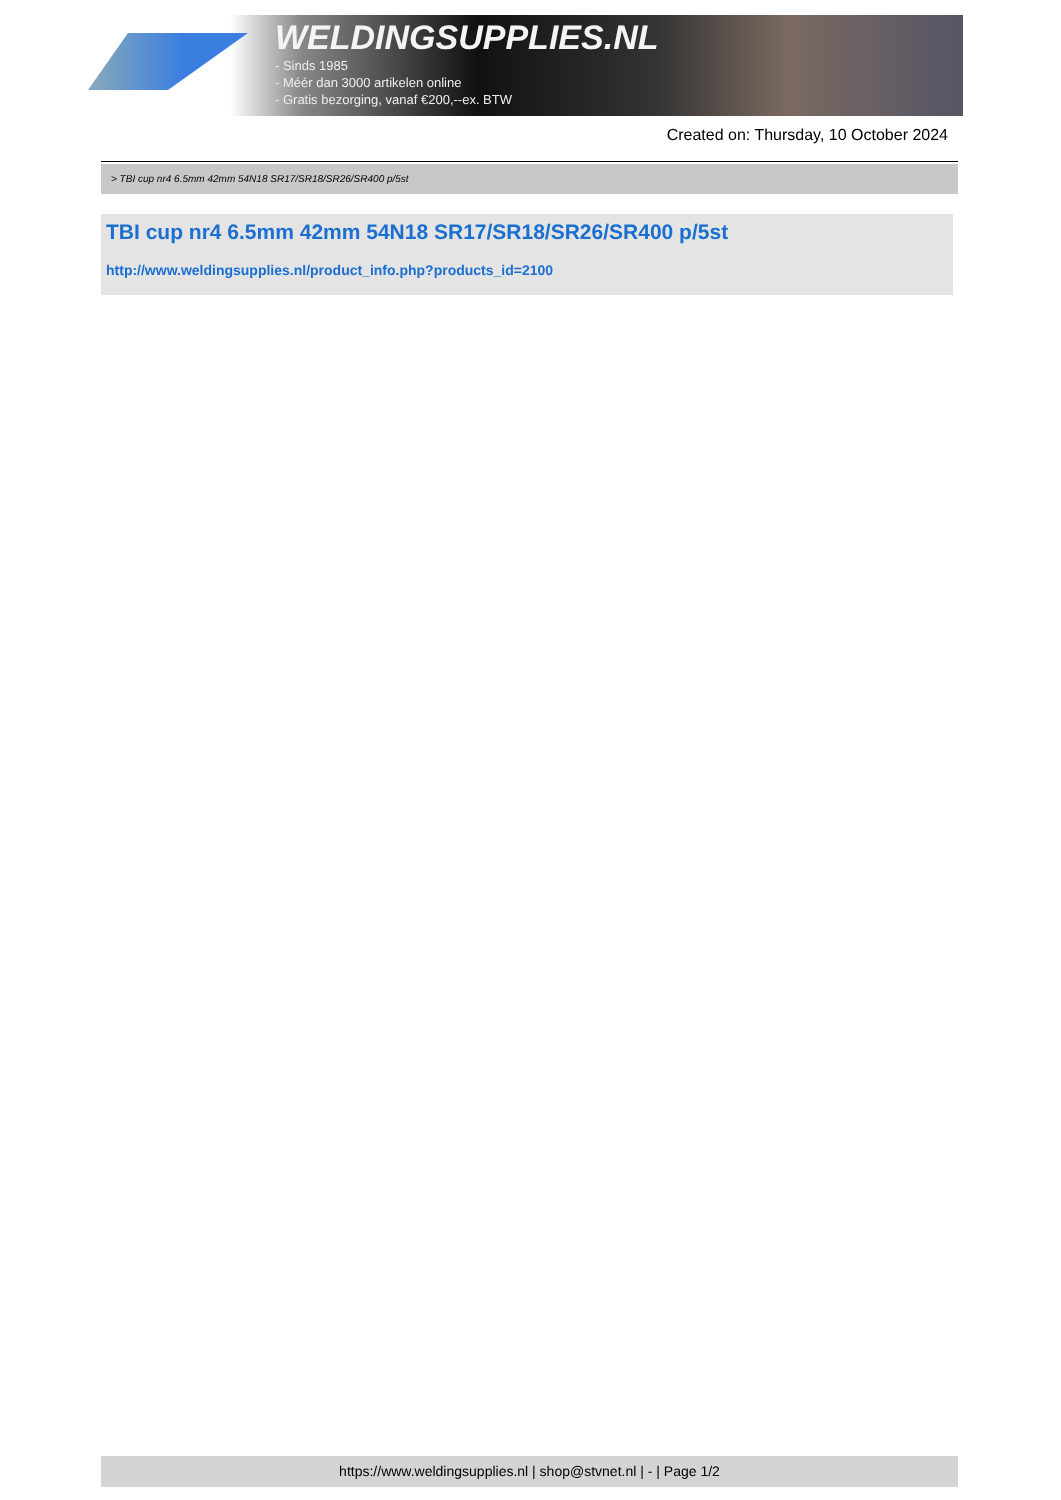WELDINGSUPPLIES.NL
- Sinds 1985
- Méér dan 3000 artikelen online
- Gratis bezorging, vanaf €200,--ex. BTW
Created on: Thursday, 10 October 2024
> TBI cup nr4 6.5mm 42mm 54N18 SR17/SR18/SR26/SR400 p/5st
TBI cup nr4 6.5mm 42mm 54N18 SR17/SR18/SR26/SR400 p/5st
http://www.weldingsupplies.nl/product_info.php?products_id=2100
https://www.weldingsupplies.nl | shop@stvnet.nl | - | Page 1/2